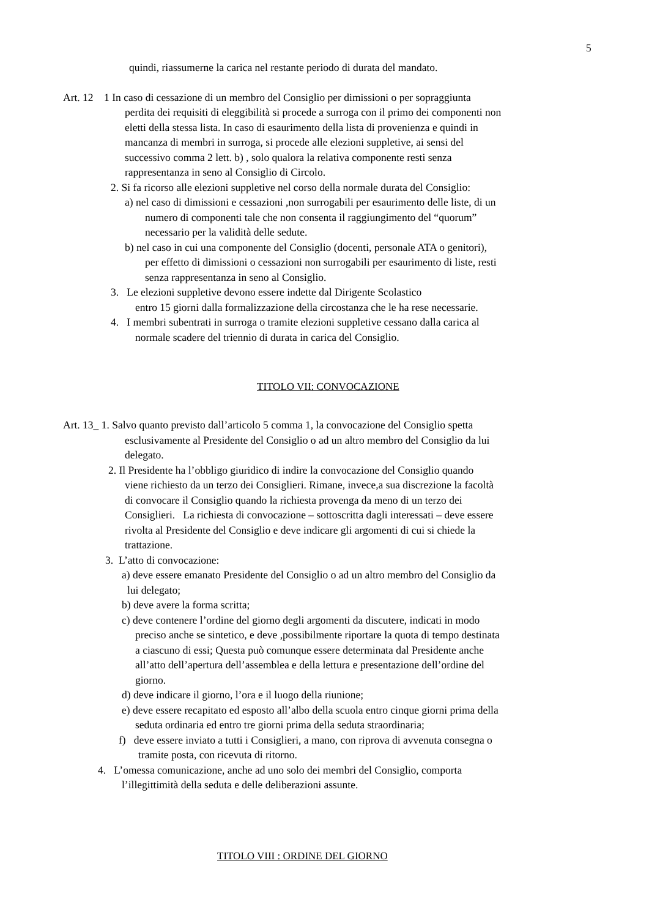5
quindi, riassumerne la carica nel restante periodo di durata del mandato.
Art. 12 1 In caso di cessazione di un membro del Consiglio per dimissioni o per sopraggiunta
perdita dei requisiti di eleggibilità si procede a surroga con il primo dei componenti non
eletti della stessa lista. In caso di esaurimento della lista di provenienza e quindi in
mancanza di membri in surroga, si procede alle elezioni suppletive, ai sensi del
successivo comma 2 lett. b) , solo qualora la relativa componente resti senza
rappresentanza in seno al Consiglio di Circolo.
2. Si fa ricorso alle elezioni suppletive nel corso della normale durata del Consiglio:
a) nel caso di dimissioni e cessazioni ,non surrogabili per esaurimento delle liste, di un
numero di componenti tale che non consenta il raggiungimento del “quorum”
necessario per la validità delle sedute.
b) nel caso in cui una componente del Consiglio (docenti, personale ATA o genitori),
per effetto di dimissioni o cessazioni non surrogabili per esaurimento di liste, resti
senza rappresentanza in seno al Consiglio.
3. Le elezioni suppletive devono essere indette dal Dirigente Scolastico
entro 15 giorni dalla formalizzazione della circostanza che le ha rese necessarie.
4. I membri subentrati in surroga o tramite elezioni suppletive cessano dalla carica al
normale scadere del triennio di durata in carica del Consiglio.
TITOLO VII: CONVOCAZIONE
Art. 13_ 1. Salvo quanto previsto dall’articolo 5 comma 1, la convocazione del Consiglio spetta
esclusivamente al Presidente del Consiglio o ad un altro membro del Consiglio da lui
delegato.
2. Il Presidente ha l’obbligo giuridico di indire la convocazione del Consiglio quando
viene richiesto da un terzo dei Consiglieri. Rimane, invece,a sua discrezione la facoltà
di convocare il Consiglio quando la richiesta provenga da meno di un terzo dei
Consiglieri. La richiesta di convocazione – sottoscritta dagli interessati – deve essere
rivolta al Presidente del Consiglio e deve indicare gli argomenti di cui si chiede la
trattazione.
3. L’atto di convocazione:
a) deve essere emanato Presidente del Consiglio o ad un altro membro del Consiglio da
lui delegato;
b) deve avere la forma scritta;
c) deve contenere l’ordine del giorno degli argomenti da discutere, indicati in modo
preciso anche se sintetico, e deve ,possibilmente riportare la quota di tempo destinata
a ciascuno di essi; Questa può comunque essere determinata dal Presidente anche
all’atto dell’apertura dell’assemblea e della lettura e presentazione dell’ordine del
giorno.
d) deve indicare il giorno, l’ora e il luogo della riunione;
e) deve essere recapitato ed esposto all’albo della scuola entro cinque giorni prima della
seduta ordinaria ed entro tre giorni prima della seduta straordinaria;
f) deve essere inviato a tutti i Consiglieri, a mano, con riprova di avvenuta consegna o
tramite posta, con ricevuta di ritorno.
4. L’omessa comunicazione, anche ad uno solo dei membri del Consiglio, comporta
l’illegittimità della seduta e delle deliberazioni assunte.
TITOLO VIII : ORDINE DEL GIORNO